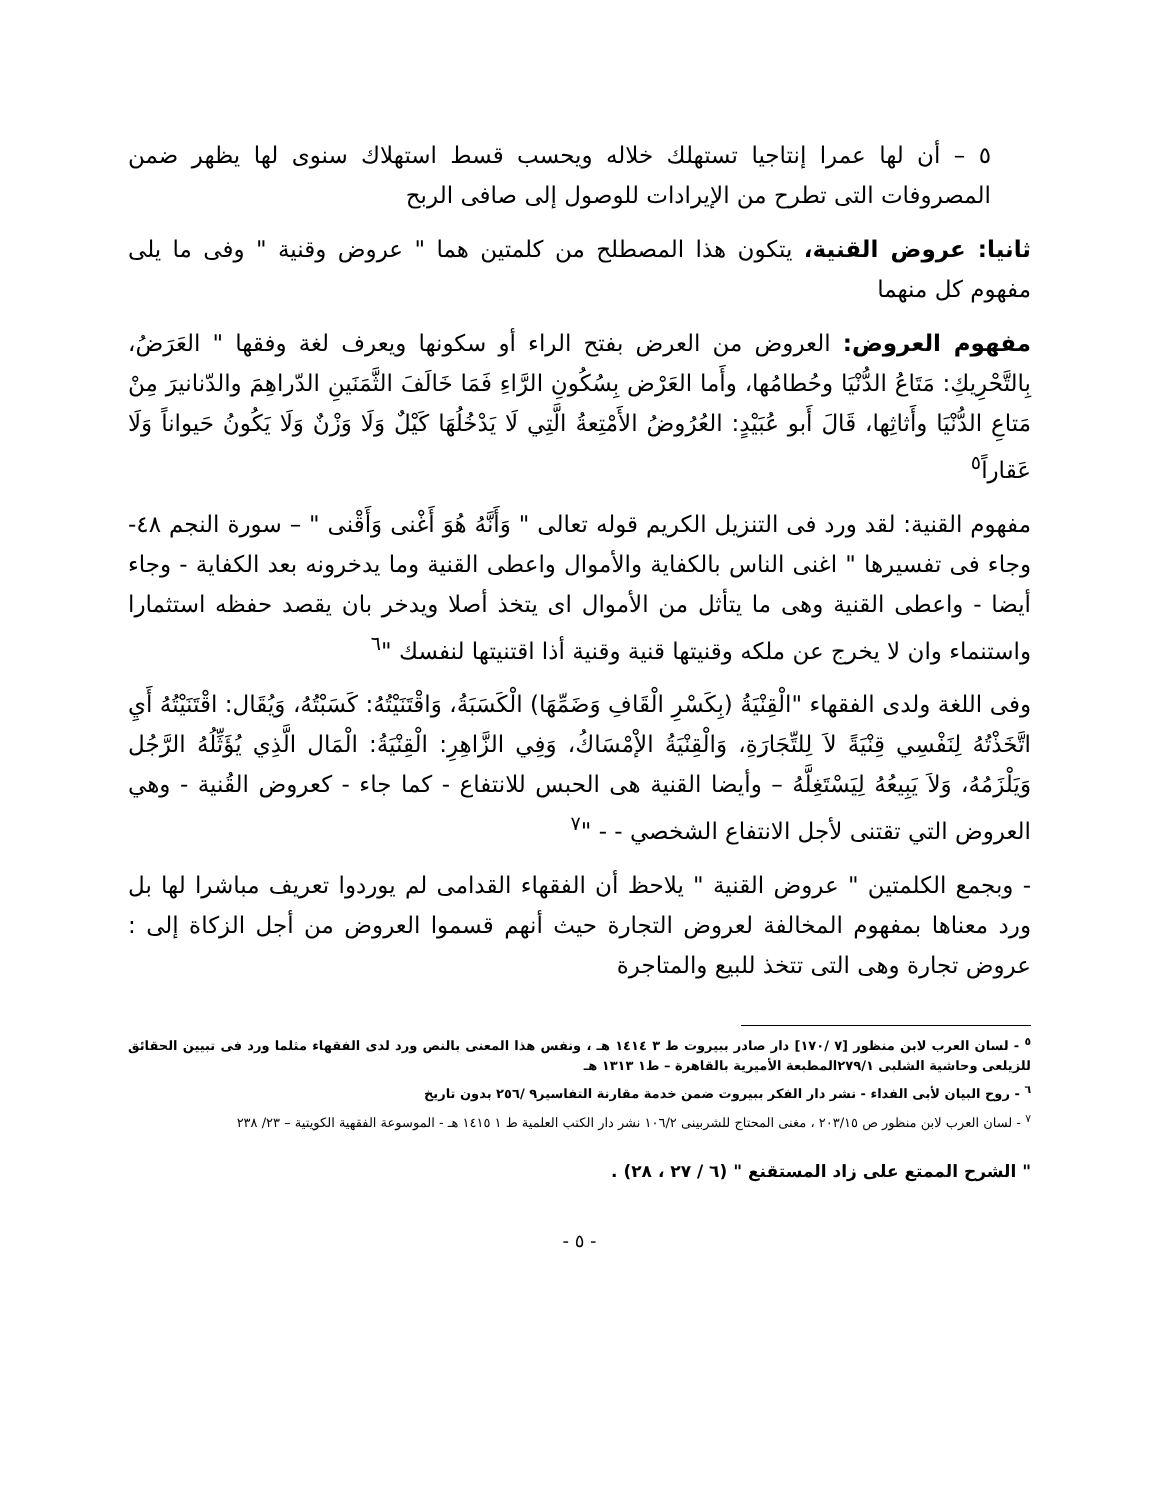٥ – أن لها عمرا إنتاجيا تستهلك خلاله ويحسب قسط استهلاك سنوى لها يظهر ضمن المصروفات التى تطرح من الإيرادات للوصول إلى صافى الربح
ثانيا: عروض القنية، يتكون هذا المصطلح من كلمتين هما " عروض وقنية " وفى ما يلى مفهوم كل منهما
مفهوم العروض: العروض من العرض بفتح الراء أو سكونها ويعرف لغة وفقها " العَرَضُ، بِالتَّحْرِيكِ: مَتَاعُ الدُّنْيَا وحُطامُها، وأَما العَرْض بِسُكُونِ الرَّاءِ فَمَا خَالَفَ الثَّمَنَينِ الدّراهِمَ والدّنانيرَ مِنْ مَتاعِ الدُّنْيَا وأَثاثِها، قَالَ أَبو عُبَيْدٍ: العُرُوضُ الأَمْتِعةُ الَّتِي لَا يَدْخُلُهَا كَيْلٌ وَلَا وَزْنٌ وَلَا يَكُونُ حَيواناً وَلَا عَقاراً<sup>٥</sup>
مفهوم القنية: لقد ورد فى التنزيل الكريم قوله تعالى " وَأَنَّهُ هُوَ أَغْنى وَأَقْنى " – سورة النجم ٤٨- وجاء فى تفسيرها " اغنى الناس بالكفاية والأموال واعطى القنية وما يدخرونه بعد الكفاية - وجاء أيضا - واعطى القنية وهى ما يتأثل من الأموال اى يتخذ أصلا ويدخر بان يقصد حفظه استثمارا واستنماء وان لا يخرج عن ملكه وقنيتها قنية وقنية أذا اقتنيتها لنفسك "<sup>٦</sup>
وفى اللغة ولدى الفقهاء "الْقِنْيَةُ (بِكَسْرِ الْقَافِ وَضَمِّهَا) الْكَسَبَةُ، وَاقْتَنَيْتُهُ: كَسَبْتُهُ، وَيُقَال: اقْتَنَيْتُهُ أَيِ اتَّخَذْتُهُ لِنَفْسِي قِنْيَةً لاَ لِلتِّجَارَةِ، وَالْقِنْيَةُ الإْمْسَاكُ، وَفِي الزَّاهِرِ: الْقِنْيَةُ: الْمَال الَّذِي يُؤَثِّلُهُ الرَّجُل وَيَلْزَمُهُ، وَلاَ يَبِيعُهُ لِيَسْتَغِلَّهُ – وأيضا القنية هى الحبس للانتفاع - كما جاء - كعروض القُنية - وهي العروض التي تقتنى لأجل الانتفاع الشخصي - - "<sup>٧</sup>
- وبجمع الكلمتين " عروض القنية " يلاحظ أن الفقهاء القدامى لم يوردوا تعريف مباشرا لها بل ورد معناها بمفهوم المخالفة لعروض التجارة حيث أنهم قسموا العروض من أجل الزكاة إلى : عروض تجارة وهى التى تتخذ للبيع والمتاجرة
<sup>٥</sup> - لسان العرب لابن منظور [٧ /١٧٠] دار صادر ببيروت ط ٣ ١٤١٤ هـ ، ونفس هذا المعنى بالنص ورد لدى الفقهاء مثلما ورد فى تبيين الحقائق للزيلعى وحاشية الشلبى ٢٧٩/١المطبعة الأميرية بالقاهرة – ط١ ١٣١٣ هـ
<sup>٦</sup> - روح البيان لأبى الفداء - نشر دار الفكر ببيروت ضمن خدمة مقارنة التفاسير٩ /٢٥٦ بدون تاريخ
<sup>٧</sup> - لسان العرب لابن منظور ص ٢٠٣/١٥ ، مغنى المحتاج للشربينى ١٠٦/٢ نشر دار الكتب العلمية ط ١ ١٤١٥ هـ - الموسوعة الفقهية الكويتية – ٢٣/ ٢٣٨
" الشرح الممتع على زاد المستقنع " (٦ / ٢٧ ، ٢٨) .
- ٥ -